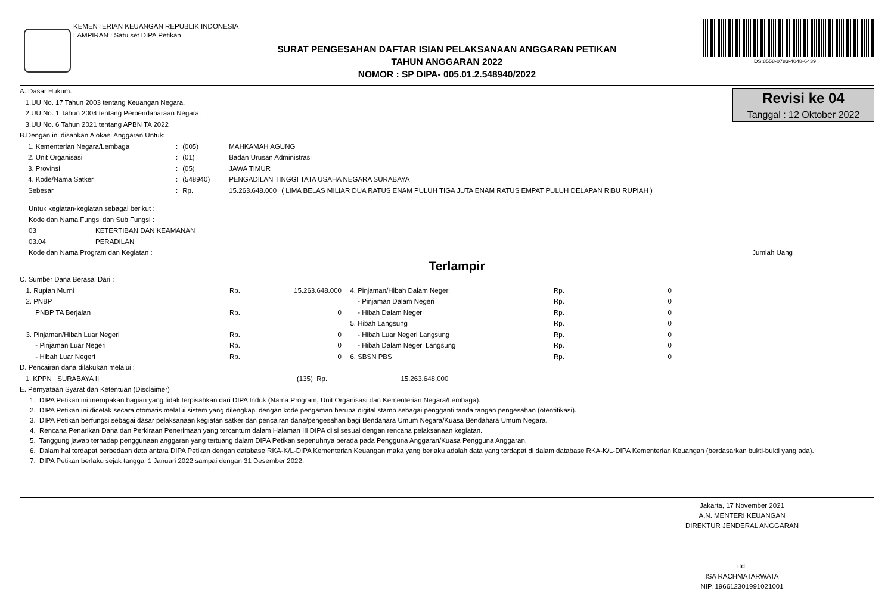KEMENTERIAN KEUANGAN REPUBLIK INDONESIA
LAMPIRAN : Satu set DIPA Petikan
SURAT PENGESAHAN DAFTAR ISIAN PELAKSANAAN ANGGARAN PETIKAN
TAHUN ANGGARAN 2022
NOMOR : SP DIPA- 005.01.2.548940/2022
DS:8558-0783-4048-6439
Revisi ke 04
Tanggal : 12 Oktober 2022
A. Dasar Hukum:
1.UU No. 17 Tahun 2003 tentang Keuangan Negara.
2.UU No. 1 Tahun 2004 tentang Perbendaharaan Negara.
3.UU No. 6 Tahun 2021 tentang APBN TA 2022
B.Dengan ini disahkan Alokasi Anggaran Untuk:
| 1. Kementerian Negara/Lembaga | : | (005) | MAHKAMAH AGUNG | |
| 2. Unit Organisasi | : | (01) | Badan Urusan Administrasi | |
| 3. Provinsi | : | (05) | JAWA TIMUR | |
| 4. Kode/Nama Satker | : | (548940) | PENGADILAN TINGGI TATA USAHA NEGARA SURABAYA | |
| Sebesar | : | Rp. | 15.263.648.000 | ( LIMA BELAS MILIAR DUA RATUS ENAM PULUH TIGA JUTA ENAM RATUS EMPAT PULUH DELAPAN RIBU RUPIAH ) |
Untuk kegiatan-kegiatan sebagai berikut :
Kode dan Nama Fungsi dan Sub Fungsi :
03 KETERTIBAN DAN KEAMANAN
03.04 PERADILAN
Kode dan Nama Program dan Kegiatan : Jumlah Uang
Terlampir
C. Sumber Dana Berasal Dari :
| 1. Rupiah Murni | Rp. | 15.263.648.000 | 4. Pinjaman/Hibah Dalam Negeri | Rp. | 0 |
| 2. PNBP | | | - Pinjaman Dalam Negeri | Rp. | 0 |
| PNBP TA Berjalan | Rp. | 0 | - Hibah Dalam Negeri | Rp. | 0 |
| | | | 5. Hibah Langsung | Rp. | 0 |
| 3. Pinjaman/Hibah Luar Negeri | Rp. | 0 | - Hibah Luar Negeri Langsung | Rp. | 0 |
| - Pinjaman Luar Negeri | Rp. | 0 | - Hibah Dalam Negeri Langsung | Rp. | 0 |
| - Hibah Luar Negeri | Rp. | 0 | 6. SBSN PBS | Rp. | 0 |
D. Pencairan dana dilakukan melalui :
1. KPPN SURABAYA II (135) Rp. 15.263.648.000
E. Pernyataan Syarat dan Ketentuan (Disclaimer)
1. DIPA Petikan ini merupakan bagian yang tidak terpisahkan dari DIPA Induk (Nama Program, Unit Organisasi dan Kementerian Negara/Lembaga).
2. DIPA Petikan ini dicetak secara otomatis melalui sistem yang dilengkapi dengan kode pengaman berupa digital stamp sebagai pengganti tanda tangan pengesahan (otentifikasi).
3. DIPA Petikan berfungsi sebagai dasar pelaksanaan kegiatan satker dan pencairan dana/pengesahan bagi Bendahara Umum Negara/Kuasa Bendahara Umum Negara.
4. Rencana Penarikan Dana dan Perkiraan Penerimaan yang tercantum dalam Halaman III DIPA diisi sesuai dengan rencana pelaksanaan kegiatan.
5. Tanggung jawab terhadap penggunaan anggaran yang tertuang dalam DIPA Petikan sepenuhnya berada pada Pengguna Anggaran/Kuasa Pengguna Anggaran.
6. Dalam hal terdapat perbedaan data antara DIPA Petikan dengan database RKA-K/L-DIPA Kementerian Keuangan maka yang berlaku adalah data yang terdapat di dalam database RKA-K/L-DIPA Kementerian Keuangan (berdasarkan bukti-bukti yang ada).
7. DIPA Petikan berlaku sejak tanggal 1 Januari 2022 sampai dengan 31 Desember 2022.
Jakarta, 17 November 2021
A.N. MENTERI KEUANGAN
DIREKTUR JENDERAL ANGGARAN
ttd.
ISA RACHMATARWATA
NIP. 196612301991021001